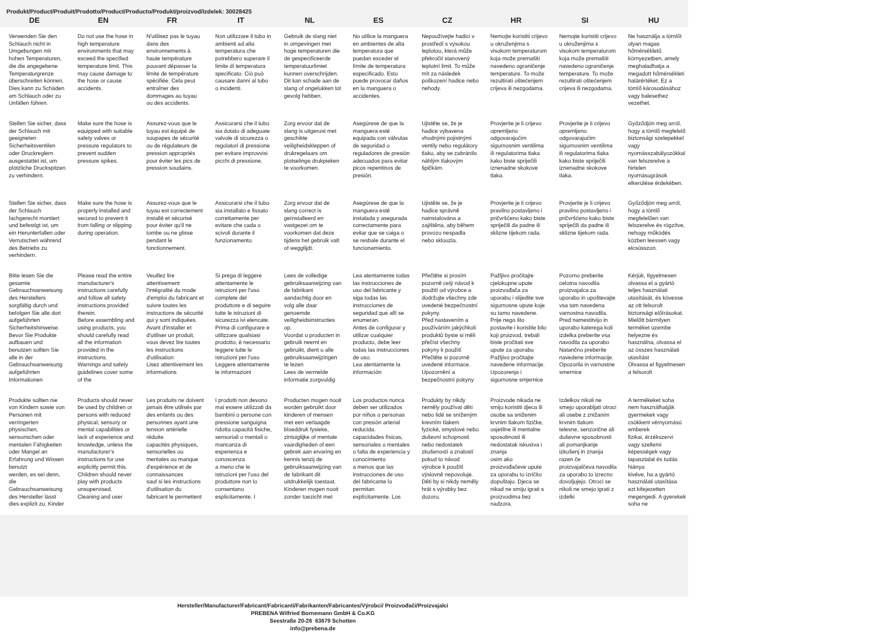Produkt/Product/Produit/Prodotto/Product/Producto/Produkt/proizvod/Izdelek: 30028425
| DE | EN | FR | IT | NL | ES | CZ | HR | SI | HU |
| --- | --- | --- | --- | --- | --- | --- | --- | --- | --- |
| Verwenden Sie den Schlauch nicht in Umgebungen mit hohen Temperaturen, die die angegebene Temperaturgrenze überschreiten können. Dies kann zu Schäden am Schlauch oder zu Unfällen führen. | Do not use the hose in high temperature environments that may exceed the specified temperature limit. This may cause damage to the hose or cause accidents. | N'utilisez pas le tuyau dans des environnements à haute température pouvant dépasser la limite de température spécifiée. Cela peut entraîner des dommages au tuyau ou des accidents. | Non utilizzare il tubo in ambienti ad alta temperatura che potrebbero superare il limite di temperatura specificato. Ciò può causare danni al tubo o incidenti. | Gebruik de slang niet in omgevingen met hoge temperaturen die de gespecificeerde temperatuurlimiet kunnen overschrijden. Dit kan schade aan de slang of ongelukken tot gevolg hebben. | No utilice la manguera en ambientes de alta temperatura que puedan exceder el límite de temperatura especificado. Esto puede provocar daños en la manguera o accidentes. | Nepoužívejte hadici v prostředí s vysokou teplotou, která může překročit stanovený teplotní limit. To může mít za následek poškození hadice nebo nehody. | Nemojte koristiti crijevo u okruženjima s visokom temperaturom koja može premašiti navedeno ograničenje temperature. To može rezultirati oštećenjem crijeva ili nezgodama. | Nemojte koristiti crijevo u okruženjima s visokom temperaturom koja može premašiti navedeno ograničenje temperature. To može rezultirati oštećenjem crijeva ili nezgodama. | Ne használja a tömlőt olyan magas hőmérsékletű környezetben, amely meghaladhatja a megadott hőmérsékleti határértéket. Ez a tömlő károsodásához vagy balesethez vezethet. |
| Stellen Sie sicher, dass der Schlauch mit geeigneten Sicherheitsventilen oder Druckreglern ausgestattet ist, um plötzliche Druckspitzen zu verhindern. | Make sure the hose is equipped with suitable safety valves or pressure regulators to prevent sudden pressure spikes. | Assurez-vous que le tuyau est équipé de soupapes de sécurité ou de régulateurs de pression appropriés pour éviter les pics de pression soudains. | Assicurarsi che il tubo sia dotato di adeguate valvole di sicurezza o regolatori di pressione per evitare improvvisi picchi di pressione. | Zorg ervoor dat de slang is uitgerust met geschikte veiligheidskleppen of drukregelaars om plotselinge drukpieken te voorkomen. | Asegúrese de que la manguera esté equipada con válvulas de seguridad o reguladores de presión adecuados para evitar picos repentinos de presión. | Ujistěte se, že je hadice vybavena vhodnými pojistnými ventily nebo regulátory tlaku, aby se zabránilo náhlým tlakovým špičkám. | Provjerite je li crijevo opremljeno odgovarajućim sigurnosnim ventilima ili regulatorima tlaka kako biste spriječili iznenadne skokove tlaka. | Provjerite je li crijevo opremljeno odgovarajućim sigurnosnim ventilima ili regulatorima tlaka kako biste spriječili iznenadne skokove tlaka. | Győződjön meg arról, hogy a tömlő megfelelő biztonsági szelepekkel vagy nyomásszabályozókkal van felszerelve a hirtelen nyomásugrások elkerülése érdekében. |
| Stellen Sie sicher, dass der Schlauch fachgerecht montiert und befestigt ist, um ein Herunterfallen oder Verrutschen während des Betriebs zu verhindern. | Make sure the hose is properly installed and secured to prevent it from falling or slipping during operation. | Assurez-vous que le tuyau est correctement installé et sécurisé pour éviter qu'il ne tombe ou ne glisse pendant le fonctionnement. | Assicurarsi che il tubo sia installato e fissato correttamente per evitare che cada o scivoli durante il funzionamento. | Zorg ervoor dat de slang correct is geïnstalleerd en vastgezet om te voorkomen dat deze tijdens het gebruik valt of wegglijdt. | Asegúrese de que la manguera esté instalada y asegurada correctamente para evitar que se caiga o se resbale durante el funcionamiento. | Ujistěte se, že je hadice správně nainstalována a zajištěna, aby během provozu nespadla nebo sklouzla. | Provjerite je li crijevo pravilno postavljeno i pričvršćeno kako biste spriječili da padne ili sklizne tijekom rada. | Provjerite je li crijevo pravilno postavljeno i pričvršćeno kako biste spriječili da padne ili sklizne tijekom rada. | Győződjön meg arról, hogy a tömlő megfelelően van felszerelve és rögzítve, nehogy működés közben leessen vagy elcsússzon. |
| Bitte lesen Sie die gesamte Gebrauchsanweisung des Herstellers sorgfältig durch und befolgen Sie alle dort aufgeführten Sicherheitshinweise. Bevor Sie Produkte aufbauen und benutzen sollten Sie alle in der Gebrauchsanweisung aufgeführten Informationen | Please read the entire manufacturer's instructions carefully and follow all safety instructions provided therein. Before assembling and using products, you should carefully read all the information provided in the instructions. Warnings and safety guidelines cover some of the | Veuillez lire attentivement l'intégralité du mode d'emploi du fabricant et suivre toutes les instructions de sécurité qui y sont indiquées. Avant d'installer et d'utiliser un produit, vous devez lire toutes les instructions d'utilisation Lisez attentivement les informations | Si prega di leggere attentamente le istruzioni per l'uso complete del produttore e di seguire tutte le istruzioni di sicurezza ivi elencate. Prima di configurare e utilizzare qualsiasi prodotto, è necessario leggere tutte le istruzioni per l'uso Leggere attentamente le informazioni | Lees de volledige gebruiksaanwijzing van de fabrikant aandachtig door en volg alle daar genoemde veiligheidsinstructies op. Voordat u producten in gebruik neemt en gebruikt, dient u alle gebruiksaanwijzingen te lezen Lees de vermelde informatie zorgvuldig | Lea atentamente todas las instrucciones de uso del fabricante y siga todas las instrucciones de seguridad que allí se enumeran. Antes de configurar y utilizar cualquier producto, debe leer todas las instrucciones de uso. Lea atentamente la información | Přečtěte si prosím pozorně celý návod k použití od výrobce a dodržujte všechny zde uvedené bezpečnostní pokyny. Před nastavením a používáním jakýchkoli produktů byste si měli přečíst všechny pokyny k použití Přečtěte si pozorně uvedené informace. Upozornění a bezpečnostní pokyny | Pažljivo pročitajte cjelokupne upute proizvođača za uporabu i slijedite sve sigurnosne upute koje su tamo navedene. Prije nego što postavite i koristite bilo koji proizvod, trebali biste pročitati sve upute za uporabu Pažljivo pročitajte navedene informacije. Upozorenja i sigurnosne smjernice | Pozorno preberite celotna navodila proizvajalca za uporabo in upoštevajte vsa tam navedena varnostna navodila. Pred namestitvijo in uporabo katerega koli izdelka preberite vsa navodila za uporabo Natančno preberite navedene informacije. Opozorila in varnostne smernice | Kérjük, figyelmesen olvassa el a gyártó teljes használati utasítását, és kövesse az ott felsorolt biztonsági előírásokat. Mielőtt bármilyen terméket üzembe helyezne és használna, olvassa el az összes használati utasítást Olvassa el figyelmesen a felsorolt |
| Produkte sollten nie von Kindern sowie von Personen mit verringerten physischen, sensorischen oder mentalen Fähigkeiten oder Mangel an Erfahrung und Wissen benutzt werden, es sei denn, die Gebrauchsanweisung des Hersteller lässt dies explizit zu. Kinder | Products should never be used by children or persons with reduced physical, sensory or mental capabilities or lack of experience and knowledge, unless the manufacturer's instructions for use explicitly permit this. Children should never play with products unsupervised. Cleaning and user | Les produits ne doivent jamais être utilisés par des enfants ou des personnes ayant une tension artérielle réduite. capacités physiques, sensorielles ou mentales ou manque d'expérience et de connaissances sauf si les instructions d'utilisation du fabricant le permettent | I prodotti non devono mai essere utilizzati da bambini o persone con pressione sanguigna ridotta capacità fisiche, sensoriali o mentali o mancanza di esperienza e conoscenza a meno che le istruzioni per l'uso del produttore non lo consentano esplicitamente. I | Producten mogen nooit worden gebruikt door kinderen of mensen met een verlaagde bloeddruk fysieke, zintuiglijke of mentale vaardigheden of een gebrek aan ervaring en kennis tenzij de gebruiksaanwijzing van de fabrikant dit uitdrukkelijk toestaat. Kinderen mogen nooit zonder toezicht met | Los productos nunca deben ser utilizados por niños o personas con presión arterial reducida. capacidades físicas, sensoriales o mentales o falta de experiencia y conocimiento a menos que las instrucciones de uso del fabricante lo permitan explícitamente. Los | Produkty by nikdy neměly používat děti nebo lidé se sníženým krevním tlakem fyzické, smyslové nebo duševní schopnosti nebo nedostatek zkušeností a znalostí pokud to návod výrobce k použití výslovně nepovoluje. Děti by si nikdy neměly hrát s výrobky bez dozoru. | Proizvode nikada ne smiju koristiti djeca ili osobe sa sniženim krvnim tlakom fizičke, osjetilne ili mentalne sposobnosti ili nedostatak iskustva i znanja osim ako proizvođačeve upute za uporabu to izričito dopuštaju. Djeca se nikad ne smiju igrati s proizvodima bez nadzora. | Izdelkov nikoli ne smejo uporabljati otroci ali osebe z znižanim krvnim tlakom telesne, senzorične ali duševne sposobnosti ali pomanjkanje izkušenj in znanja razen če proizvajalčeva navodila za uporabo to izrecno dovoljujejo. Otroci se nikoli ne smejo igrati z izdelki | A termékeket soha nem használhatják gyermekek vagy csökkent vérnyomású emberek fizikai, érzékszervi vagy szellemi képességek vagy tapasztalat és tudás hiánya kivéve, ha a gyártó használati utasítása ezt kifejezetten megengedi. A gyerekek soha ne |
Hersteller/Manufacturer/Fabricant/Fabricanti/Fabrikanten/Fabricantes/Výrobci/ Proizvođači/Proizvajalci
PREBENA Wilfried Bornemann GmbH & Co.KG
Seestraße 20-26 63679 Schotten
info@prebena.de